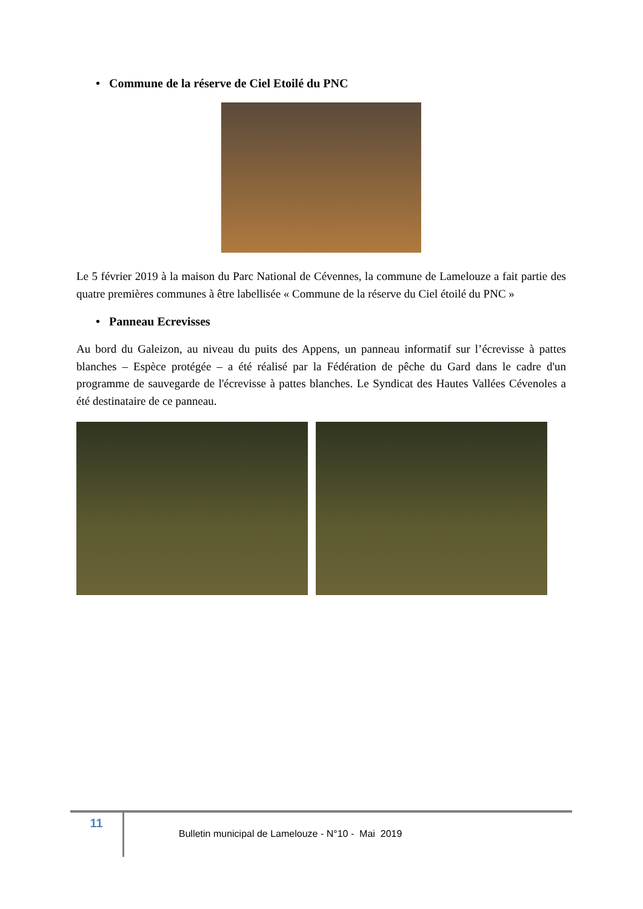• Commune de la réserve de Ciel Etoilé du PNC
Le 5 février 2019 à la maison du Parc National de Cévennes, la commune de Lamelouze a fait partie des quatre premières communes à être labellisée « Commune de la réserve du Ciel étoilé du PNC »
• Panneau Ecrevisses
Au bord du Galeizon, au niveau du puits des Appens, un panneau informatif sur l’écrevisse à pattes blanches – Espèce protégée – a été réalisé par la Fédération de pêche du Gard dans le cadre d'un programme de sauvegarde de l'écrevisse à pattes blanches. Le Syndicat des Hautes Vallées Cévenoles a été destinataire de ce panneau.
11
Bulletin municipal de Lamelouze - N°10 - Mai 2019